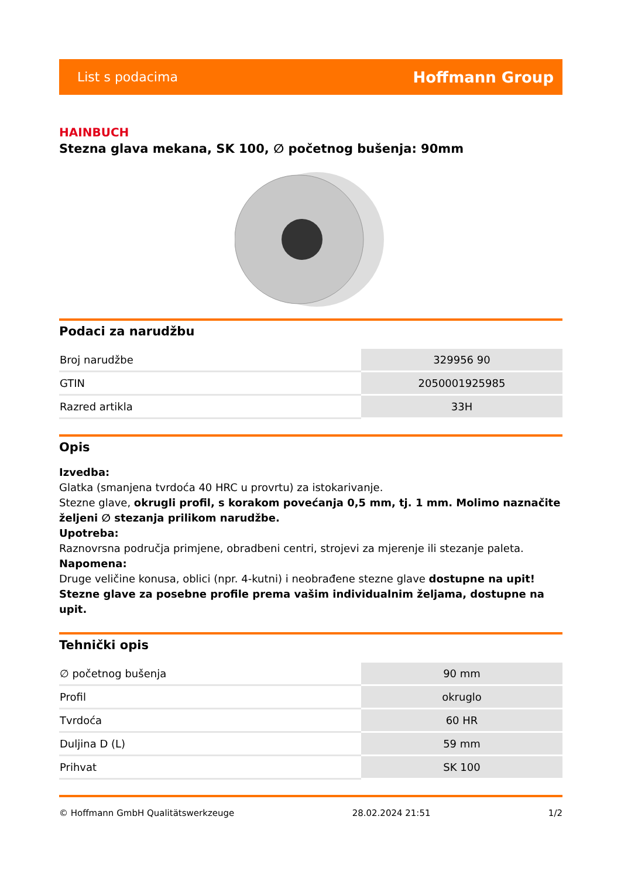List s podacima Hoffmann Group
HAINBUCH
Stezna glava mekana, SK 100, ∅ početnog bušenja: 90mm
Podaci za narudžbu
| Broj narudžbe | 329956 90 |
| GTIN | 2050001925985 |
| Razred artikla | 33H |
Opis
Izvedba:
Glatka (smanjena tvrdoća 40 HRC u provrtu) za istokarivanje.
Stezne glave, okrugli profil, s korakom povećanja 0,5 mm, tj. 1 mm. Molimo naznačite željeni ∅ stezanja prilikom narudžbe.
Upotreba:
Raznovrsna područja primjene, obradbeni centri, strojevi za mjerenje ili stezanje paleta.
Napomena:
Druge veličine konusa, oblici (npr. 4-kutni) i neobrađene stezne glave dostupne na upit!
Stezne glave za posebne profile prema vašim individualnim željama, dostupne na upit.
Tehnički opis
| ∅ početnog bušenja | 90 mm |
| Profil | okruglo |
| Tvrdoća | 60 HR |
| Duljina D (L) | 59 mm |
| Prihvat | SK 100 |
© Hoffmann GmbH Qualitätswerkzeuge 28.02.2024 21:51 1/2